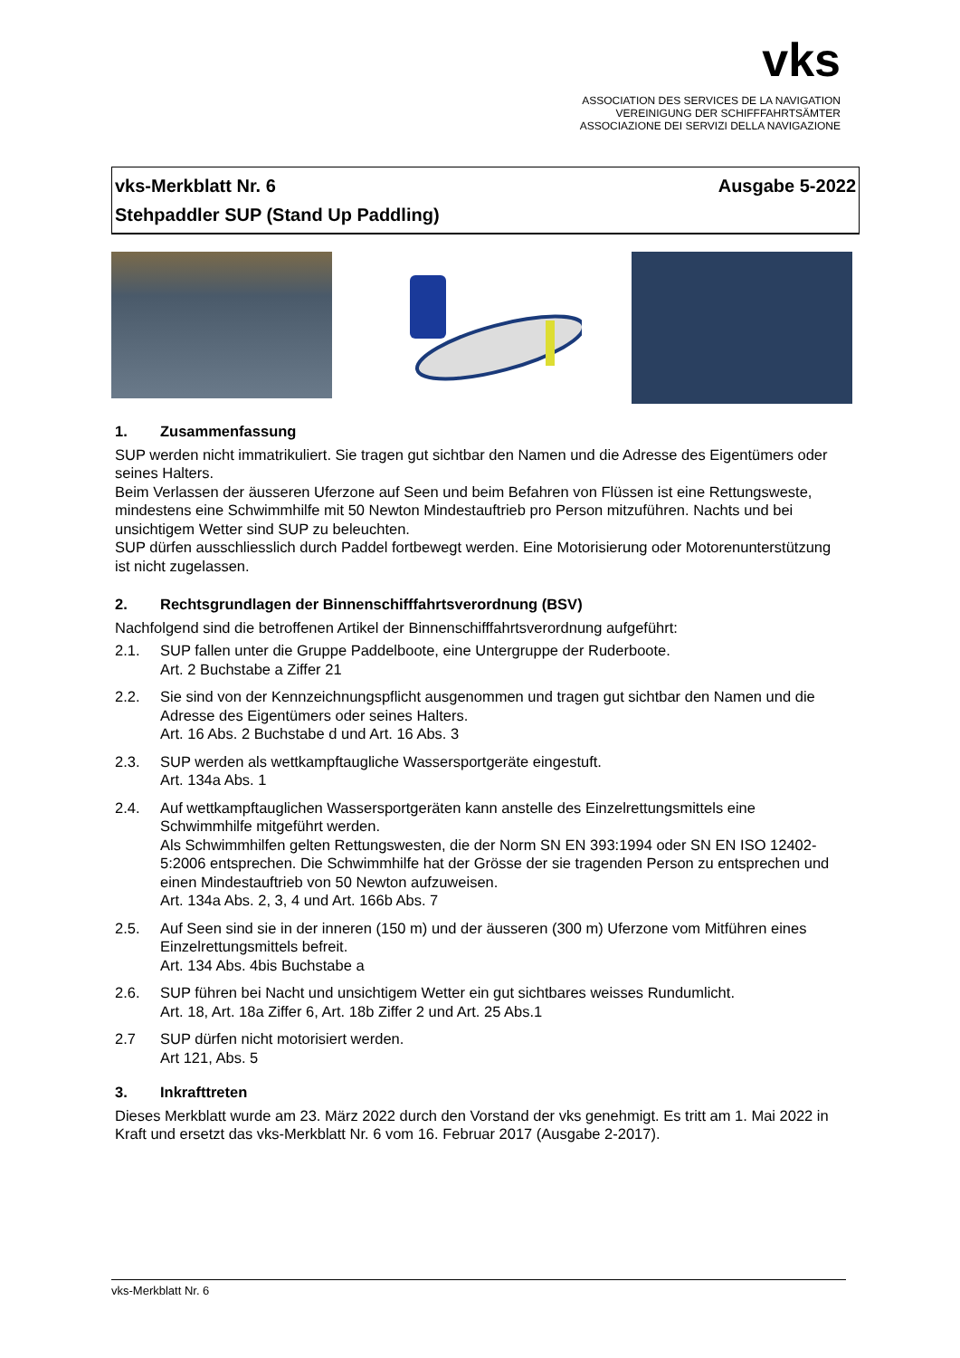vks
ASSOCIATION DES SERVICES DE LA NAVIGATION
VEREINIGUNG DER SCHIFFFAHRTSÄMTER
ASSOCIAZIONE DEI SERVIZI DELLA NAVIGAZIONE
vks-Merkblatt Nr. 6 Ausgabe 5-2022
Stehpaddler SUP (Stand Up Paddling)
1. Zusammenfassung
SUP werden nicht immatrikuliert. Sie tragen gut sichtbar den Namen und die Adresse des Eigentümers oder seines Halters.
Beim Verlassen der äusseren Uferzone auf Seen und beim Befahren von Flüssen ist eine Rettungs­weste, mindestens eine Schwimmhilfe mit 50 Newton Mindestauftrieb pro Person mitzuführen. Nachts und bei unsichtigem Wetter sind SUP zu beleuchten.
SUP dürfen ausschliesslich durch Paddel fortbewegt werden. Eine Motorisierung oder Motorenunter­stützung ist nicht zugelassen.
2. Rechtsgrundlagen der Binnenschifffahrtsverordnung (BSV)
Nachfolgend sind die betroffenen Artikel der Binnenschifffahrtsverordnung aufgeführt:
2.1. SUP fallen unter die Gruppe Paddelboote, eine Untergruppe der Ruderboote.
Art. 2 Buchstabe a Ziffer 21
2.2. Sie sind von der Kennzeichnungspflicht ausgenommen und tragen gut sichtbar den Namen und die Adresse des Eigentümers oder seines Halters.
Art. 16 Abs. 2 Buchstabe d und Art. 16 Abs. 3
2.3. SUP werden als wettkampftaugliche Wassersportgeräte eingestuft.
Art. 134a Abs. 1
2.4. Auf wettkampftauglichen Wassersportgeräten kann anstelle des Einzelrettungsmittels eine Schwimmhilfe mitgeführt werden.
Als Schwimmhilfen gelten Rettungswesten, die der Norm SN EN 393:1994 oder SN EN ISO 12402-5:2006 entsprechen. Die Schwimmhilfe hat der Grösse der sie tragenden Person zu ent­sprechen und einen Mindestauftrieb von 50 Newton aufzuweisen.
Art. 134a Abs. 2, 3, 4 und Art. 166b Abs. 7
2.5. Auf Seen sind sie in der inneren (150 m) und der äusseren (300 m) Uferzone vom Mitführen eines Einzelrettungsmittels befreit.
Art. 134 Abs. 4bis Buchstabe a
2.6. SUP führen bei Nacht und unsichtigem Wetter ein gut sichtbares weisses Rundumlicht.
Art. 18, Art. 18a Ziffer 6, Art. 18b Ziffer 2 und Art. 25 Abs.1
2.7 SUP dürfen nicht motorisiert werden.
Art 121, Abs. 5
3. Inkrafttreten
Dieses Merkblatt wurde am 23. März 2022 durch den Vorstand der vks genehmigt. Es tritt am 1. Mai 2022 in Kraft und ersetzt das vks-Merkblatt Nr. 6 vom 16. Februar 2017 (Ausgabe 2-2017).
vks-Merkblatt Nr. 6